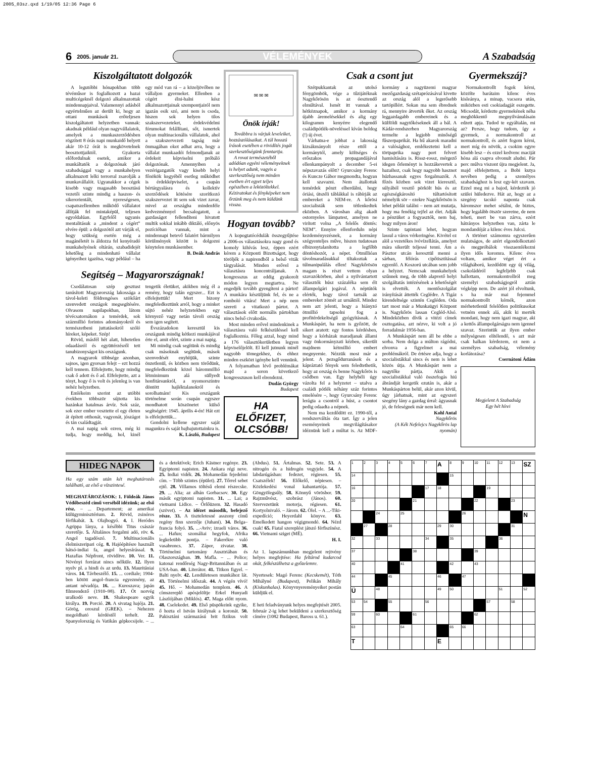2005_03sz.qxd 1/19/05 12:36 Page 6
6 2005. január 21. VÉLEMÉNYEK A Szabadság
Kiszolgáltatott dolgozók
A legutóbbi hónapokban több tévéműsor is foglalkozott a hazai multicégeknél dolgozó alkalmazottak mindennapjaival. Valamennyi adásból egyértelműen az derült ki, hogy az ottani munkások erőteljesen kiszolgáltatott helyzetben vannak: akadnak például olyan nagyvállalatok, amelyek a munkaszerződésben rögzített 8 órás napi munkaidő helyett akár 10-12 órát is megkövetelnek beosztottjaiktól. Gyakorta előfordulnak esetek, amikor a munkáltatók a dolgozónak járó szabadsággal vagy a munkahelyen alkalmazott lelki terrorral zsarolják a munkavállalót. Ugyanakkor a cégek kisebb vagy magasabb beosztású vezetői szinte mindig a haszon- és sikerorientált, nyereségesen, csapatszellemben működő vállalatot állítják fel mintaképül, teljesen egyoldalúan. Egyfelől ugyanis mentalitásuk a „mindent a cégért” elvére épül: a dolgozótól azt várják el, hogy szükség esetén még a magánéletét is áldozza fel kenyéradó munkahelyének oltárán, szabadidejét lehetőleg a mindenható vállalat igényeihez igazítsa, vagy például – ha egy mód van rá – a közeljövőben ne vállaljon gyermeket. Ellenben a cégért élni-halni kész alkalmazottjainak szempontjairól nem igazán esik szó, ami nem is csoda, hiszen sok helyen tilos szakszervezeteket, érdekvédelmi fórumokat felállítani, sőt, ismertek olyan multinacionális vállalatok, ahol a szakszervezeti tagság már önmagában okot adhat arra, hogy a vállalat munkaadói felmondjanak az érdekeit képviselni próbáló dolgozónak. Amennyiben a vezérigazgatók vagy kisebb helyi főnökök kegyéből esetleg működhet is érdekképviselet, a csupán bértárgyalásra és kollektív szerződések kötésére szorítkozó szakszervezet itt sem sok vizet zavar, mivel az országba mindenféle kedvezménnyel becsalogatott, a gazdaságot fellendíteni hivatott multik sokkal inkább diktáló, előnyös pozícióban vannak, mint a mindennapi betevő falatért bármilyen körülmények között is dolgozni kénytelen munkásember.
B. Deák András
Segítség – Magyarországnak!
Csodálatosan szép gesztust tanúsított Magyarország lakossága a távol-keleti földrengéses szökőárt szenvedett országok megsegítésére. Olvasom napilapokban, látom tévécsatornákon a temérdek, sok százmillió forintos adományokról és természetbeni juttatásokról szóló híreket, képeket. Szép!
Rövid, másfél hét alatt, hihetetlen odaadásról és együttérzésről tett tanubizonyságot kis országunk.
A magyarok többsége azonban, sajnos, igen gyorsan felejt – ezt hozzá kell tennem. Elfelejtette, hogy mindig csak ő adott és ő ad. Elfelejtette, azt a tényt, hogy ő is volt és jelenleg is van nehéz helyzetben.
Emlékeim szerint az utóbbi években többször sújtotta kis hazánkat hatalmas árvíz. Sok száz, sok ezer ember vesztette el egy életen át épített otthonát, vagyonát, jószágot és tán családtagját.
A mai napig sok ezren, még ki tudja, hogy meddig, hol, kinél tengetik életüket, akikben még él a remény, hogy talán egyszer... Ezt is elfelejtettük! Mert bizony megfeledkeztünk arról, hogy a minket sújtó nehéz helyzetekben egy környező vagy netán távoli ország sem igen segített.
Évszázadokon keresztül kis országunk mindig kétkezi munkájával érte el, amit elért, szinte a mai napig.
Mi mindig csak segítünk és mindig csak másoknak segítünk, mások szenvedését enyhítjük, szinte önzetlenül, és közben nem törődünk, megfeledkezünk közel hárommillió létminimum alá süllyedt honfitársunkról, a nyomorszintre döntött hajléktalanokról és sorolhatnám! Kis országunk történelme során csupán egyszer mondhatott köszönetet külső segítségért: 1945. április 4-én! Hát ezt is elfelejtettük...
Gondolni kellene egyszer saját magunkra és saját bajbajutottainkra is.
K. László, Budapest
✉ ✉ ✉
Önök írják!
Továbbra is várjuk leveleiket, hozzászólásaikat. A túl hosszú írások esetében a rövidítés jogát szerkesztőségünk fenntartja.
A rovat természetéből adódóan egyéni véleményeknek is helyet adunk, vagyis a szerkesztőség nem minden esetben ért egyet teljes egészében a leközöltekkel. Kéziratokat és fényképeket nem őrzünk meg és nem küldünk vissza.
Hogyan tovább?
A kopogtatócédulák összegyűjtése a 2006-os választásokra nagy gond és komoly kihívás lesz, éppen ezért kérem a Központi Bizottságot, hogy töröljék a napirendből a belső viták tárgyalását. Minden erővel a választásra koncentráljanak. A kongresszus az eddig gyakorolt módon legyen megtartva. Ne engedjék tovább gyengíteni a pártot! A munkára készüljünk fel, és ne a romboló vitára! Mert a nép nem szereti a vitatkozó pártot. A választások előtt normális pártokban nincs belső civakodás.
Most minden erővel mindenkinek a választásra való felkészüléssel kell foglalkoznia. Főleg azzal, hogy mind a 176 választókerületben legyen képviselőjelölt. El kell jutnunk minél nagyobb tömegekhez, és ehhez minden eszközt igénybe kell vennünk.
A folyamatban lévő problémákat majd a soron következő kongresszuson kell elrendezni.
Dudás György
Budapest
HA ELŐFIZET, OLCSÓBB!
Csak a csont jut
Szétpukkantak az utolsó fénygömbök, vége a tűzijátéknak Nagykőrösön is az óesztendő elmúltával. Ismét itt vannak a hétköznapok, amikor a kormány újabb áremelésekkel és alig egy kilogramm kenyérre elegendő családipótlék-növeléssel kíván boldog (!) új évet.
Várhatna-e jobbat a lakosság kizsákmányolt része ettől a kormánytól, amely költséges és erőszakos propagandájával ellenkampányolt a december 5-ei népszavazás előtt? Gyurcsány Ferenc és Kuncze Gábor megmondta, hogyan kell szavazni. Nem átallottak temérdek pénzt elherdálni, hogy óriási, útszéli táblákkal is rábírják az embereket a NEM-re. A kőrösi szocialisták sem tétlenkedtek eközben. A városban alig akadt ostornyeles lámpatest, amelyen ne virított volna „A felelős döntés: NEM”. Ennyire ellenforduln népi kezdeményezésnek, a kormány szégyenteljes műve, hiszen tudatosan elbizonytalanította a legfőbb döntéshozót, a népet. Ötmillióan távolmaradásukkal tiltakoztak a túlmanipulálás ellen! Nagykőrösön magam is részt vettem olyan szavazókörben, ahol a nyilvántartott választók húsz százaléka sem élt állampolgári jogával. A néptútók elérték, hogy távol tartsák az embereket zömét az urnáktól. Mindez nem azt jelenti, hogy a hiányzó ötmillió tapsolni fog a profitérdekeltségű gyógyításnak. A Munkáspárt, ha nem is győzött, de sikert aratott: egy fontos kérdésben, hogy a kórházak maradjanak állami vagy önkormányzati kézben, sikerült majdnem kétmillió embert megnyernie. Nézzük most már a jelent. A pezsgődurranások és a kápráztató fények sem feledtethetik, hogy az ország és benne Nagykőrös is csődben van. Egy helybéli úgy vázolta fel a helyzetet – utalva a családi pótlék néhány száz forintos emelésére –, hogy Gyurcsány Ferenc lerágta a csontról a húst, a csontot pedig odaadta a népnek.
Nem ma kezdődött ez. 1990-től, a rendszerváltás óta tart. Így a jelen eseményeinek megvilágításakor idéznünk kell a múltat is. Az MDF-kormány a nagyüzemi magyar mezőgazdaság szétaprózásával kivette az ország alól a legerősebb tartópillért. Sokan ma sem ébrednek rá, mennyire átverték őket. Az ország leggazdagabb embereinek és a külföldi nagytőkéseknek áll a bál. A Kádár-rendszerben Magyarország termelte a legjobb minőségű fűszerpaprikát. Ha hű akarok maradni a valósághoz, emlékeztetni kell a törtpaprika nagy port felvert hamisítására is. Rissz-rossz, mérgező idegen őrleményt is hozzákevertek a hazaihoz, csak hogy nagyobb hasznot húzhassanak egyes forgalmazók. A főzés közben sok vizet kieresztő, súlyából vesztő pörkölt hús és az egészségkárosító túltartósított némelyik sör – ezekre Nagykőrösön is lehet példát találni – nem azt mutatja, hogy ma fenékig tejfel az élet. Adják a pénzüket a fogyasztók, nem baj, hogy milyen áron!
Szinte tapintani lehet, hogyan lassul a város vérkeringése. Kivétel ez alól a vezetékes ivóvízellátás, amelyet mára sikerült teljessé tenni. Ám a Pásztor utcán keresztül menni a sárban, félórás cipőtisztítással egyenlő. A Koszorú utcában sem jobb a helyzet. Nemcsak munkahelyek szűnnek meg, de több alapvető helyi szolgáltatás intézésének a lehetőségét is elvették. A mentőszolgálat irányítását áttették Ceglédre. A Tigáz kirendeltsége szintén Cegléden. Oda tart most már a Munkaügyi Központ is. Nagykőrös lassan Cegléd-Alsó. Mindeközben dívik a vitézi címek osztogatása, azt nézve, ki volt a jó forradalmár 1956-ban.
A Munkáspárt nem áll be ebbe a sorba. Nem dolga a múlton rágódni, elvonva a figyelmet a mai problémákról. De értésre adja, hogy a szocialistákkal sincs és nem is lehet közös útja. A Munkáspárt nem a nagytőke pártja. Akik a szocialistákkal való összefogás hiú ábrándját kergetik ezután is, akár a Munkáspárton belül, akár azon kívül, úgy járhatnak, mint az egyszeri szegény lány a gazdag úrral: ágyasnak jó, de feleségnek már nem kell.
Kohl Antal
Nagykőrös
(A Kék Nefelejcs Nagykőrös lap nyomán)
Gyermekszáj?
Normakontrollt fogok kérni, közölte barátaim kilenc éves kisleánya, a minap, vacsora után, miközben esti csokiadagját eszegette. Micsodát, kérdezte gyermekének néha meghökkentő megnyilvánulásain edzett apja. Tudod te egyáltalán, mi az? Persze, hogy tudom, így a gyermek, a normakontroll az normakontroll, és azért fogom kérni, mert míg én növök, a csokim egyre kisebb lesz – és ezzel kedvenc maciját hóna alá csapva elvonult aludni. Pár perc múlva viszont újra megjelent. Ja, majd elfelejtettem, a Bobi kutya nevében pedig a személyes szabadsághoz is lesz egy-két szavam. Ezzel meg mi a bajod, kérdezték jó szülei hüledezve. Hát az, hogy az a szegény tacskó naponta csak háromszor mehet sétálni, de biztos, hogy legalább ötször szeretne, de nem teheti, mert be van zárva, ezért hátrányos helyzetben van, zárta le mondandóját a kilenc éves Julcsi.
A történet számomra egyszerűen mulatságos, de azért elgondolkoztató és megpróbálok visszaemlékezni ilyen idős koromra. Kilenc éves voltam, amikor véget ért a világháború, kezdődött egy új világ, csokoládéról legfeljebb csak hallottam, normakontrollról meg személyi szabadságjogról aztán végképp nem. De azért jól elvoltunk, s ha már mai fejemmel normakontrollt kérnék, azon mérhetetlenül felelőtlen politikusokat vetném ennek alá, akik ki merték mondani, hogy nem igazi magyar, aki a kettős állampolgárságra nem igennel szavaz. Szerintük az ilyen ember mélységesen elítélendő, s azt már csak halkan kérdezem, ez nem a személyes szabadság, vélemény korlátozása?
Csernátoni Ádám
Megjelent A Szabadság
Egy hét hírei
HIDEG NAPOK
Ha egy szám után két meghatározás található, az első a vízszintesé.
MEGHATÁROZÁSOK: 1. Földeák János Védőbeszéd című verséből idézünk; az első rész. – ... Departement; az amerikai külügyminisztérium. 2. Rövid, zsinóros férfikabát. 3. Olajbogyó. 4. I. Heródes Agrippa lánya, a későbbi Titus császár szeretője. 5. Általános forgalmi adó, röv. 6. Angol tagadószó. 7. Multinacionális élelmiszeripari cég. 8. Hajóépítésre használt hátsó-indiai fa, angol helyesírással. 9. Hazafias Népfront, rövidítve. 10. Ver. 11. Növényi forrázat nincs nélküle. 12. Ilyen nyelv pl. a hindi és az urdu. 13. Mauritániai város. 14. Távbeszélő. 15. ... cordiale; 1904-ben kötött angol–francia egyezmény, az antant névadója. 16. ... Kuroszava; japán filmrendező (1910–98). 17. Öt norvég uralkodó neve. 18. Shakespeare egyik királya. 19. Porció. 20. A sivatag hajója. 21. Görög, oroszul (GREK). – Nehezen megoldható kérdéstől terhelt. 22. Spanyolország és Vatikán gépkocsijele. – ... és a detektívek; Erich Kästner regénye. 23. Egyiptomi napisten. 24. Ankara régi neve. 25. Indiai vidék. 26. Mohamedán fejedelmi cím. – Több szintes (épület). 27. Tőrrel sebet ejtő. 28. Villamos töltésű elemi részecske. 29. ... Alia; az albán Gorbacsov. 30. Egy másik egyiptomi napisten. 31. ... Lai; a vietnami Lidice. – Őrlőüzem. 32. Hasadó (szövet). – Az idézet második, befejező része. 33. A tiszteletesné asszony című regény finn szerzője (Juhani). 34. Belga–francia folyó. 35. ...-Aviv; izraeli város. 36. ... Hafun; szomáliai hegyfok, Afrika legkeletibb pontja. – Fakerékre való vasabroncs. 37. Zápor, zivatar. 38. Történelmi tartomány Ausztriában és Olaszországban. 39. Mafla. – ... Police; katonai rendőrség Nagy-Britanniában és az USA-ban. 40. Literátor. 41. Titkon figyel. – Balti nyelv. 42. Lendületesen munkához lát. 43. Történelmi időszak. 44. A végén vívó! 45. Hő. – Mohamedán templom. 46. A címszereplő apósjelöltje Erkel Hunyadi Lászlójában (Miklós). 47. Maga előtt nyom. 48. Cselekedet. 49. Első püspökeink egyike, ő hozta el István királynak a koronát. 50. Pakisztáni származású brit fizikus volt (Abdus). 51. Ártalmas. 52. Sete. 53. A nitrogén és a hidrogén vegyjele. 54. A labdarúgásban: fedezet, régiesen. 55. Csatszélek! 56. Előkelő, népiesen. – Közlekedési vonal kabantartója. 57. Göngyölegsúly. 58. Könnyű vörösbor. 59. Rajzművész, szobrász (János). 60. Szervezetünk motorja, régiesen. 61. Kortyolnivaló. – Járom. 62. Ölel. – A ...-Tiki-expedíció; Heyerdahl könyve. 63. Emelkedett hangon végigmondó. 64. Nézd csak! 65. Fiatal szereplést játszó férfiszínész. 66. Vietnami sziget (MÉ).
H. I.
Az 1. lapszámunkban megjelent rejtvény helyes megfejtése: Ha feltárod kudarcod okát, felkészülhetsz a győzelemre.
Nyertesek: Magó Ferenc (Kecskemét), Tóth Mihályné (Budapest), Pelikán Mihály (Kiskunhalas). Könyvnyereményeiket postán küldjük el.
E heti feladványunk helyes megfejtését 2005. február 2-ig lehet beküldeni a szerkesztőség címére (1082 Budapest, Baross u. 61.).
| 1 | 2 | 3 | 4 | 5 | 6 | 7 | A | 8 | 9 | 10 | 11 | 12 | 13 | SZ |
| 14 | | | | | | | | 15 | | | | | | |
| 16 | | | | | | 17 | 18 | | | | 19 | | | |
| 20 | | | | | 21 | | | | | 22 | | | 23 | |
| | | 24 | | 25 | | | | | 26 | | | | | N |
| | 27 | | 28 | | | | 29 | 30 | | | | | 31 | |
| 32 | | 33 | | | | 34 | | 35 | | | | 36 | | |
| 37 | | | | | 38 | | | | | 39 | | | | |
| 40 | | | | 41 | | | | 42 | | 43 | | | | |
| 44 | | | 45 | | | | 46 | | 47 | | | | | |
| Ü | | 48 | | | | | 49 | 50 | | | | 51 | | 52 |
| 53 | 54 | | 55 | | | 56 | | | | | 57 | | 58 | |
| 59 | | 60 | | | 61 | | | | | 62 | | | | |
| 63 | | | | 64 | | | | 65 | 66 | | | | | |
| T | | | | | | | E | | | | | | | |